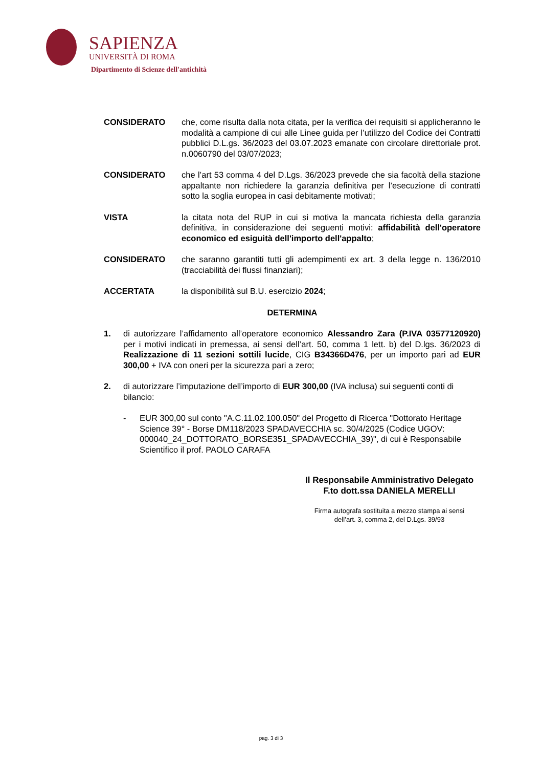SAPIENZA
UNIVERSITÀ DI ROMA
Dipartimento di Scienze dell'antichità
CONSIDERATO che, come risulta dalla nota citata, per la verifica dei requisiti si applicheranno le modalità a campione di cui alle Linee guida per l’utilizzo del Codice dei Contratti pubblici D.L.gs. 36/2023 del 03.07.2023 emanate con circolare direttoriale prot. n.0060790 del 03/07/2023;
CONSIDERATO che l’art 53 comma 4 del D.Lgs. 36/2023 prevede che sia facoltà della stazione appaltante non richiedere la garanzia definitiva per l’esecuzione di contratti sotto la soglia europea in casi debitamente motivati;
VISTA la citata nota del RUP in cui si motiva la mancata richiesta della garanzia definitiva, in considerazione dei seguenti motivi: affidabilità dell'operatore economico ed esiguità dell'importo dell'appalto;
CONSIDERATO che saranno garantiti tutti gli adempimenti ex art. 3 della legge n. 136/2010 (tracciabilità dei flussi finanziari);
ACCERTATA la disponibilità sul B.U. esercizio 2024;
DETERMINA
1. di autorizzare l’affidamento all’operatore economico Alessandro Zara (P.IVA 03577120920) per i motivi indicati in premessa, ai sensi dell’art. 50, comma 1 lett. b) del D.lgs. 36/2023 di Realizzazione di 11 sezioni sottili lucide, CIG B34366D476, per un importo pari ad EUR 300,00 + IVA con oneri per la sicurezza pari a zero;
2. di autorizzare l’imputazione dell’importo di EUR 300,00 (IVA inclusa) sui seguenti conti di bilancio:
- EUR 300,00 sul conto "A.C.11.02.100.050" del Progetto di Ricerca "Dottorato Heritage Science 39° - Borse DM118/2023 SPADAVECCHIA sc. 30/4/2025 (Codice UGOV: 000040_24_DOTTORATO_BORSE351_SPADAVECCHIA_39)", di cui è Responsabile Scientifico il prof. PAOLO CARAFA
Il Responsabile Amministrativo Delegato
F.to dott.ssa DANIELA MERELLI
Firma autografa sostituita a mezzo stampa ai sensi
dell’art. 3, comma 2, del D.Lgs. 39/93
pag. 3 di 3